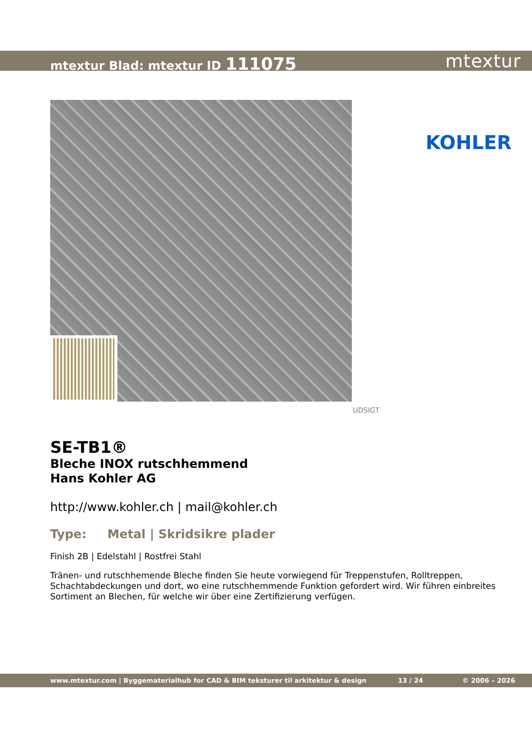mtextur Blad: mtextur ID 111075
mtextur
UDSIGT
KOHLER
SE-TB1®
Bleche INOX rutschhemmend
Hans Kohler AG
http://www.kohler.ch | mail@kohler.ch
Type: Metal | Skridsikre plader
Finish 2B | Edelstahl | Rostfrei Stahl
Tränen- und rutschhemende Bleche finden Sie heute vorwiegend für Treppenstufen, Rolltreppen, Schachtabdeckungen und dort, wo eine rutschhemmende Funktion gefordert wird. Wir führen einbreites Sortiment an Blechen, für welche wir über eine Zertifizierung verfügen.
www.mtextur.com | Byggematerialhub for CAD & BIM teksturer til arkitektur & design 13 / 24 © 2006 – 2026